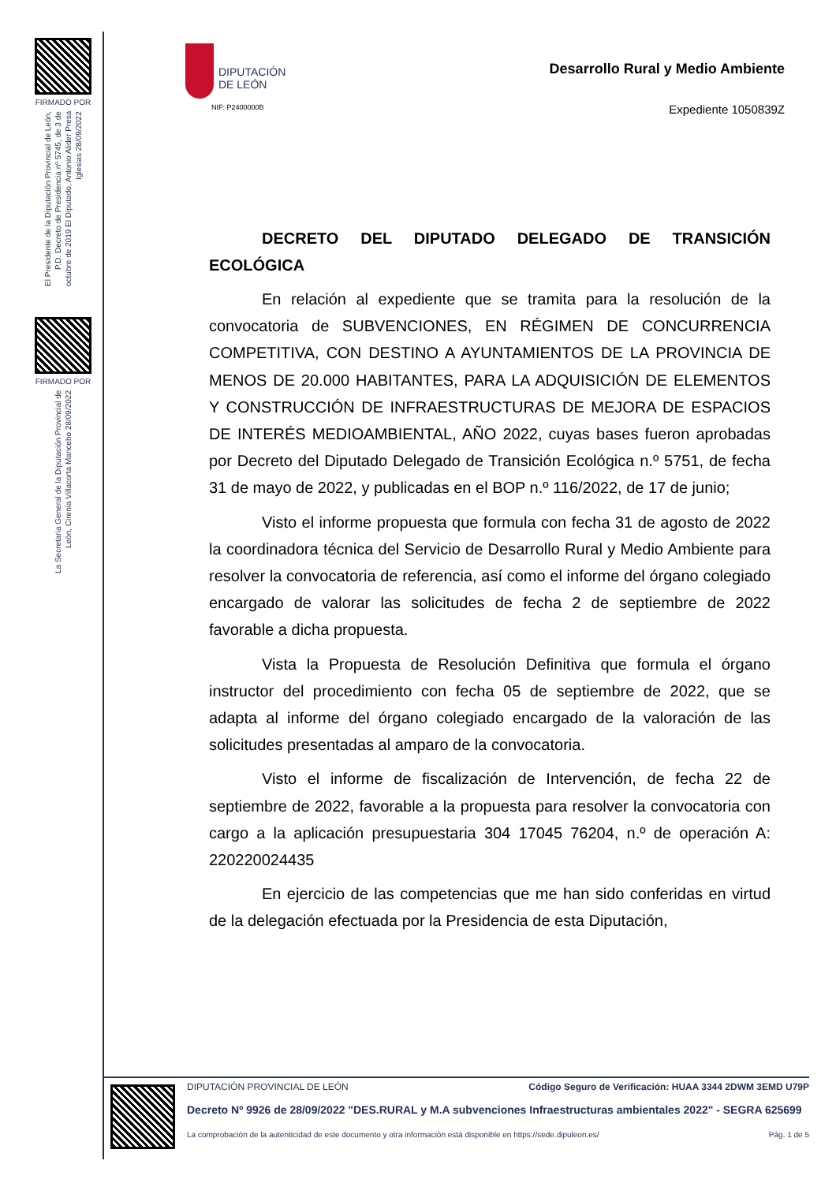FIRMADO POR
El Presidente de la Diputación Provincial de León, P.D. Decreto de Presidencia nº 5745, de 3 de octubre de 2019 El Diputado, Antonio Alider Presa Iglesias 28/09/2022
FIRMADO POR
La Secretaria General de la Diputación Provincial de León, Cirenia Villacorta Mancebo 28/09/2022
DIPUTACIÓN
DE LEÓN
NIF: P2400000B
Desarrollo Rural y Medio Ambiente
Expediente 1050839Z
DECRETO DEL DIPUTADO DELEGADO DE TRANSICIÓN ECOLÓGICA
En relación al expediente que se tramita para la resolución de la convocatoria de SUBVENCIONES, EN RÉGIMEN DE CONCURRENCIA COMPETITIVA, CON DESTINO A AYUNTAMIENTOS DE LA PROVINCIA DE MENOS DE 20.000 HABITANTES, PARA LA ADQUISICIÓN DE ELEMENTOS Y CONSTRUCCIÓN DE INFRAESTRUCTURAS DE MEJORA DE ESPACIOS DE INTERÉS MEDIOAMBIENTAL, AÑO 2022, cuyas bases fueron aprobadas por Decreto del Diputado Delegado de Transición Ecológica n.º 5751, de fecha 31 de mayo de 2022, y publicadas en el BOP n.º 116/2022, de 17 de junio;
Visto el informe propuesta que formula con fecha 31 de agosto de 2022 la coordinadora técnica del Servicio de Desarrollo Rural y Medio Ambiente para resolver la convocatoria de referencia, así como el informe del órgano colegiado encargado de valorar las solicitudes de fecha 2 de septiembre de 2022 favorable a dicha propuesta.
Vista la Propuesta de Resolución Definitiva que formula el órgano instructor del procedimiento con fecha 05 de septiembre de 2022, que se adapta al informe del órgano colegiado encargado de la valoración de las solicitudes presentadas al amparo de la convocatoria.
Visto el informe de fiscalización de Intervención, de fecha 22 de septiembre de 2022, favorable a la propuesta para resolver la convocatoria con cargo a la aplicación presupuestaria 304 17045 76204, n.º de operación A: 220220024435
En ejercicio de las competencias que me han sido conferidas en virtud de la delegación efectuada por la Presidencia de esta Diputación,
DIPUTACIÓN PROVINCIAL DE LEÓN Código Seguro de Verificación: HUAA 3344 2DWM 3EMD U79P
Decreto Nº 9926 de 28/09/2022 "DES.RURAL y M.A subvenciones Infraestructuras ambientales 2022" - SEGRA 625699
La comprobación de la autenticidad de este documento y otra información está disponible en https://sede.dipuleon.es/ Pág. 1 de 5